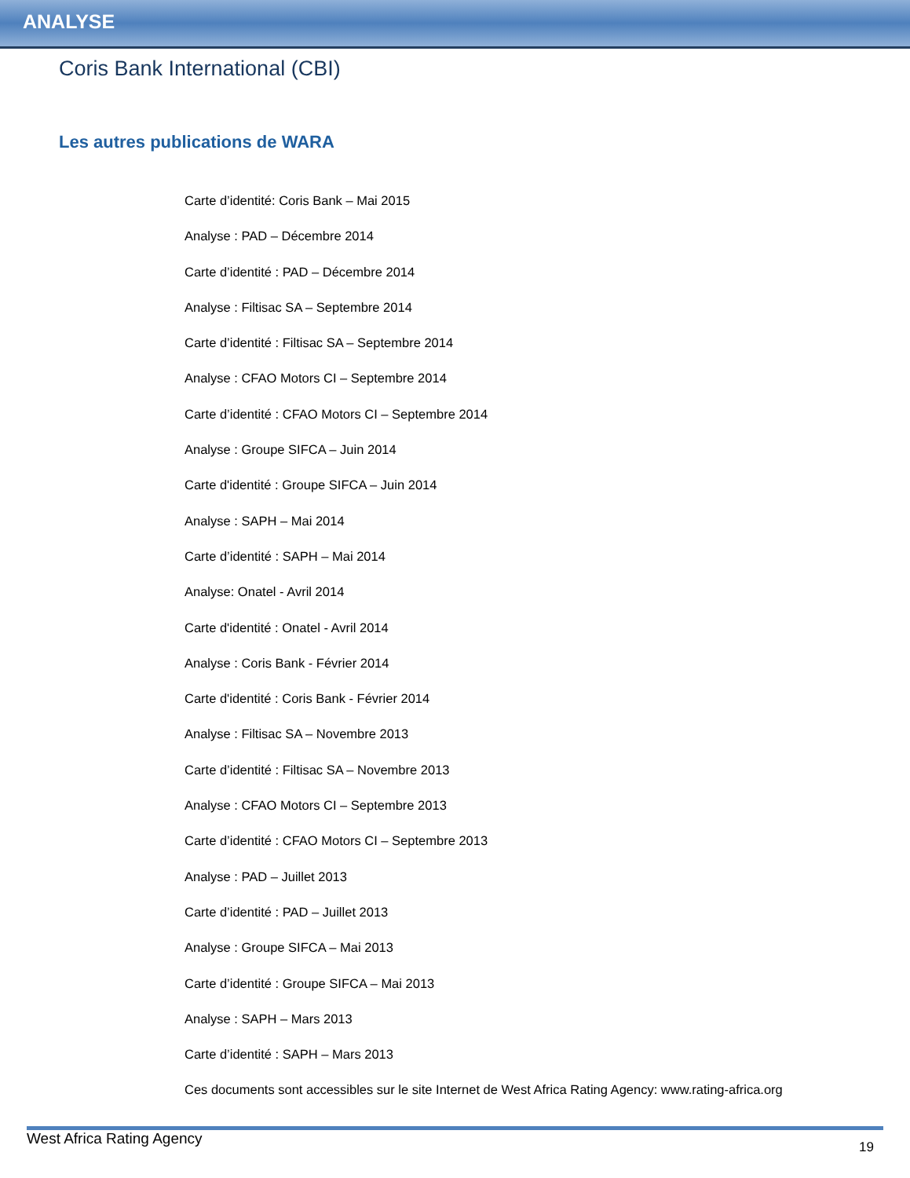ANALYSE
Coris Bank International (CBI)
Les autres publications de WARA
Carte d’identité: Coris Bank – Mai 2015
Analyse : PAD – Décembre 2014
Carte d’identité : PAD – Décembre 2014
Analyse : Filtisac SA – Septembre 2014
Carte d’identité : Filtisac SA – Septembre 2014
Analyse : CFAO Motors CI – Septembre 2014
Carte d’identité : CFAO Motors CI – Septembre 2014
Analyse : Groupe SIFCA – Juin 2014
Carte d'identité : Groupe SIFCA – Juin 2014
Analyse : SAPH – Mai 2014
Carte d’identité : SAPH – Mai 2014
Analyse: Onatel - Avril 2014
Carte d'identité : Onatel - Avril 2014
Analyse : Coris Bank - Février 2014
Carte d'identité : Coris Bank - Février 2014
Analyse : Filtisac SA – Novembre 2013
Carte d’identité : Filtisac SA – Novembre 2013
Analyse : CFAO Motors CI – Septembre 2013
Carte d’identité : CFAO Motors CI – Septembre 2013
Analyse : PAD – Juillet 2013
Carte d’identité : PAD – Juillet 2013
Analyse : Groupe SIFCA – Mai 2013
Carte d’identité : Groupe SIFCA – Mai 2013
Analyse : SAPH – Mars 2013
Carte d’identité : SAPH – Mars 2013
Ces documents sont accessibles sur le site Internet de West Africa Rating Agency: www.rating-africa.org
West Africa Rating Agency 19